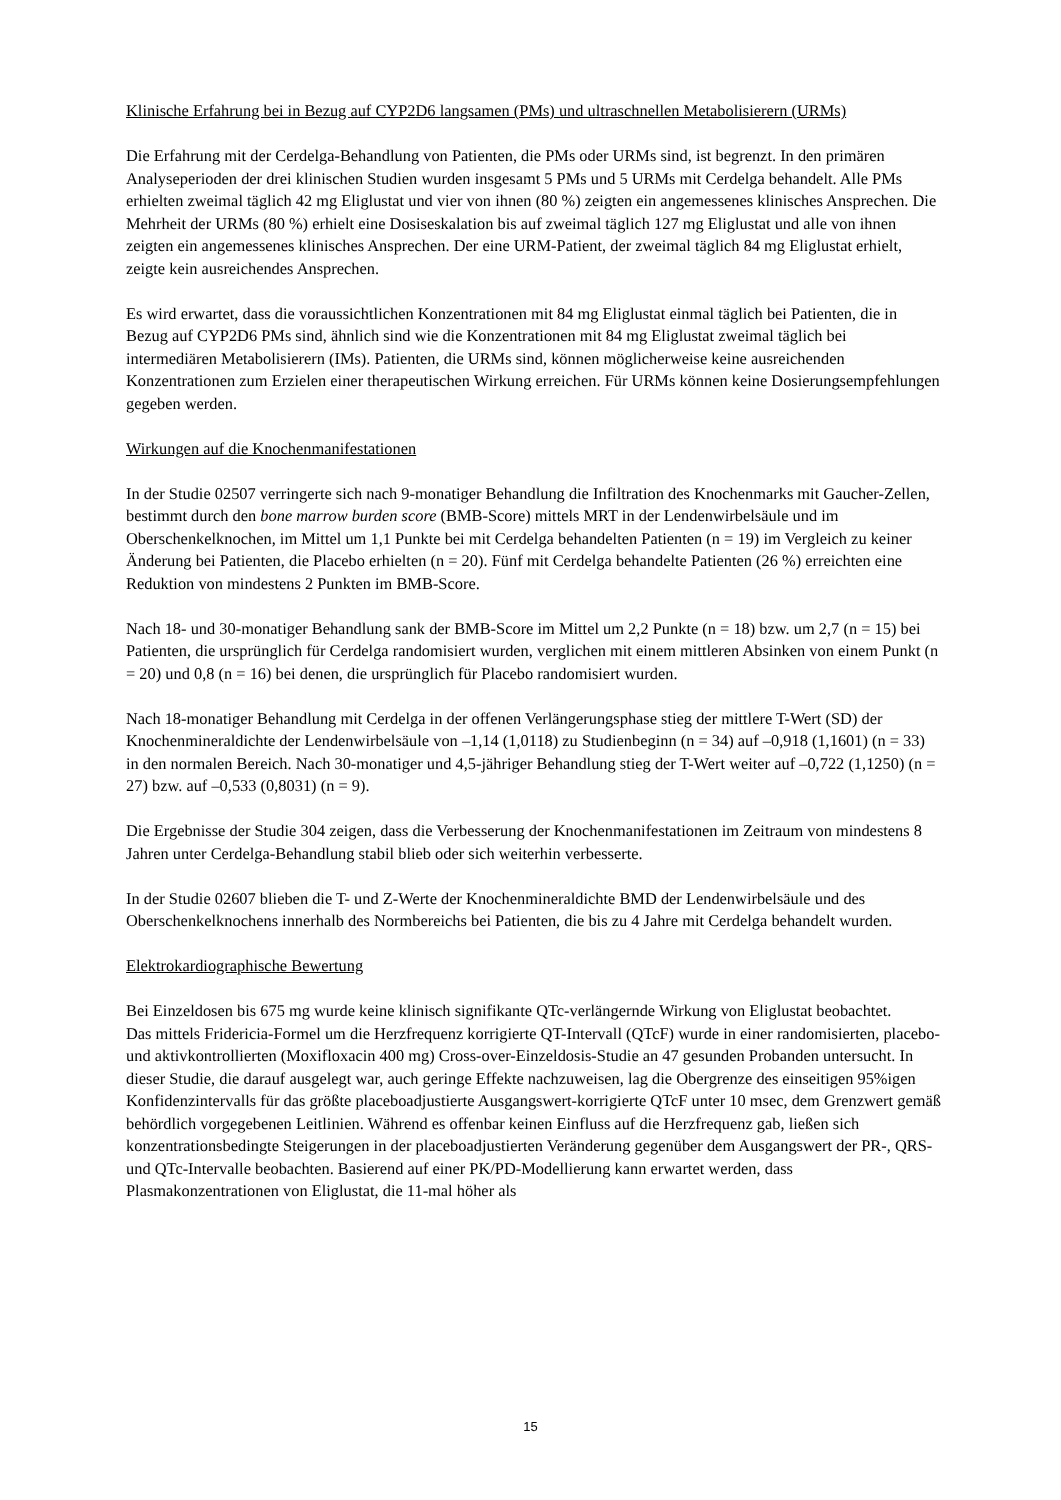Klinische Erfahrung bei in Bezug auf CYP2D6 langsamen (PMs) und ultraschnellen Metabolisierern (URMs)
Die Erfahrung mit der Cerdelga-Behandlung von Patienten, die PMs oder URMs sind, ist begrenzt. In den primären Analyseperioden der drei klinischen Studien wurden insgesamt 5 PMs und 5 URMs mit Cerdelga behandelt. Alle PMs erhielten zweimal täglich 42 mg Eliglustat und vier von ihnen (80 %) zeigten ein angemessenes klinisches Ansprechen. Die Mehrheit der URMs (80 %) erhielt eine Dosiseskalation bis auf zweimal täglich 127 mg Eliglustat und alle von ihnen zeigten ein angemessenes klinisches Ansprechen. Der eine URM-Patient, der zweimal täglich 84 mg Eliglustat erhielt, zeigte kein ausreichendes Ansprechen.
Es wird erwartet, dass die voraussichtlichen Konzentrationen mit 84 mg Eliglustat einmal täglich bei Patienten, die in Bezug auf CYP2D6 PMs sind, ähnlich sind wie die Konzentrationen mit 84 mg Eliglustat zweimal täglich bei intermediären Metabolisierern (IMs). Patienten, die URMs sind, können möglicherweise keine ausreichenden Konzentrationen zum Erzielen einer therapeutischen Wirkung erreichen. Für URMs können keine Dosierungsempfehlungen gegeben werden.
Wirkungen auf die Knochenmanifestationen
In der Studie 02507 verringerte sich nach 9-monatiger Behandlung die Infiltration des Knochenmarks mit Gaucher-Zellen, bestimmt durch den bone marrow burden score (BMB-Score) mittels MRT in der Lendenwirbelsäule und im Oberschenkelknochen, im Mittel um 1,1 Punkte bei mit Cerdelga behandelten Patienten (n = 19) im Vergleich zu keiner Änderung bei Patienten, die Placebo erhielten (n = 20). Fünf mit Cerdelga behandelte Patienten (26 %) erreichten eine Reduktion von mindestens 2 Punkten im BMB-Score.
Nach 18- und 30-monatiger Behandlung sank der BMB-Score im Mittel um 2,2 Punkte (n = 18) bzw. um 2,7 (n = 15) bei Patienten, die ursprünglich für Cerdelga randomisiert wurden, verglichen mit einem mittleren Absinken von einem Punkt (n = 20) und 0,8 (n = 16) bei denen, die ursprünglich für Placebo randomisiert wurden.
Nach 18-monatiger Behandlung mit Cerdelga in der offenen Verlängerungsphase stieg der mittlere T-Wert (SD) der Knochenmineraldichte der Lendenwirbelsäule von –1,14 (1,0118) zu Studienbeginn (n = 34) auf –0,918 (1,1601) (n = 33) in den normalen Bereich. Nach 30-monatiger und 4,5-jähriger Behandlung stieg der T-Wert weiter auf –0,722 (1,1250) (n = 27) bzw. auf –0,533 (0,8031) (n = 9).
Die Ergebnisse der Studie 304 zeigen, dass die Verbesserung der Knochenmanifestationen im Zeitraum von mindestens 8 Jahren unter Cerdelga-Behandlung stabil blieb oder sich weiterhin verbesserte.
In der Studie 02607 blieben die T- und Z-Werte der Knochenmineraldichte BMD der Lendenwirbelsäule und des Oberschenkelknochens innerhalb des Normbereichs bei Patienten, die bis zu 4 Jahre mit Cerdelga behandelt wurden.
Elektrokardiographische Bewertung
Bei Einzeldosen bis 675 mg wurde keine klinisch signifikante QTc-verlängernde Wirkung von Eliglustat beobachtet.
Das mittels Fridericia-Formel um die Herzfrequenz korrigierte QT-Intervall (QTcF) wurde in einer randomisierten, placebo- und aktivkontrollierten (Moxifloxacin 400 mg) Cross-over-Einzeldosis-Studie an 47 gesunden Probanden untersucht. In dieser Studie, die darauf ausgelegt war, auch geringe Effekte nachzuweisen, lag die Obergrenze des einseitigen 95%igen Konfidenzintervalls für das größte placeboadjustierte Ausgangswert-korrigierte QTcF unter 10 msec, dem Grenzwert gemäß behördlich vorgegebenen Leitlinien. Während es offenbar keinen Einfluss auf die Herzfrequenz gab, ließen sich konzentrationsbedingte Steigerungen in der placeboadjustierten Veränderung gegenüber dem Ausgangswert der PR-, QRS- und QTc-Intervalle beobachten. Basierend auf einer PK/PD-Modellierung kann erwartet werden, dass Plasmakonzentrationen von Eliglustat, die 11-mal höher als
15